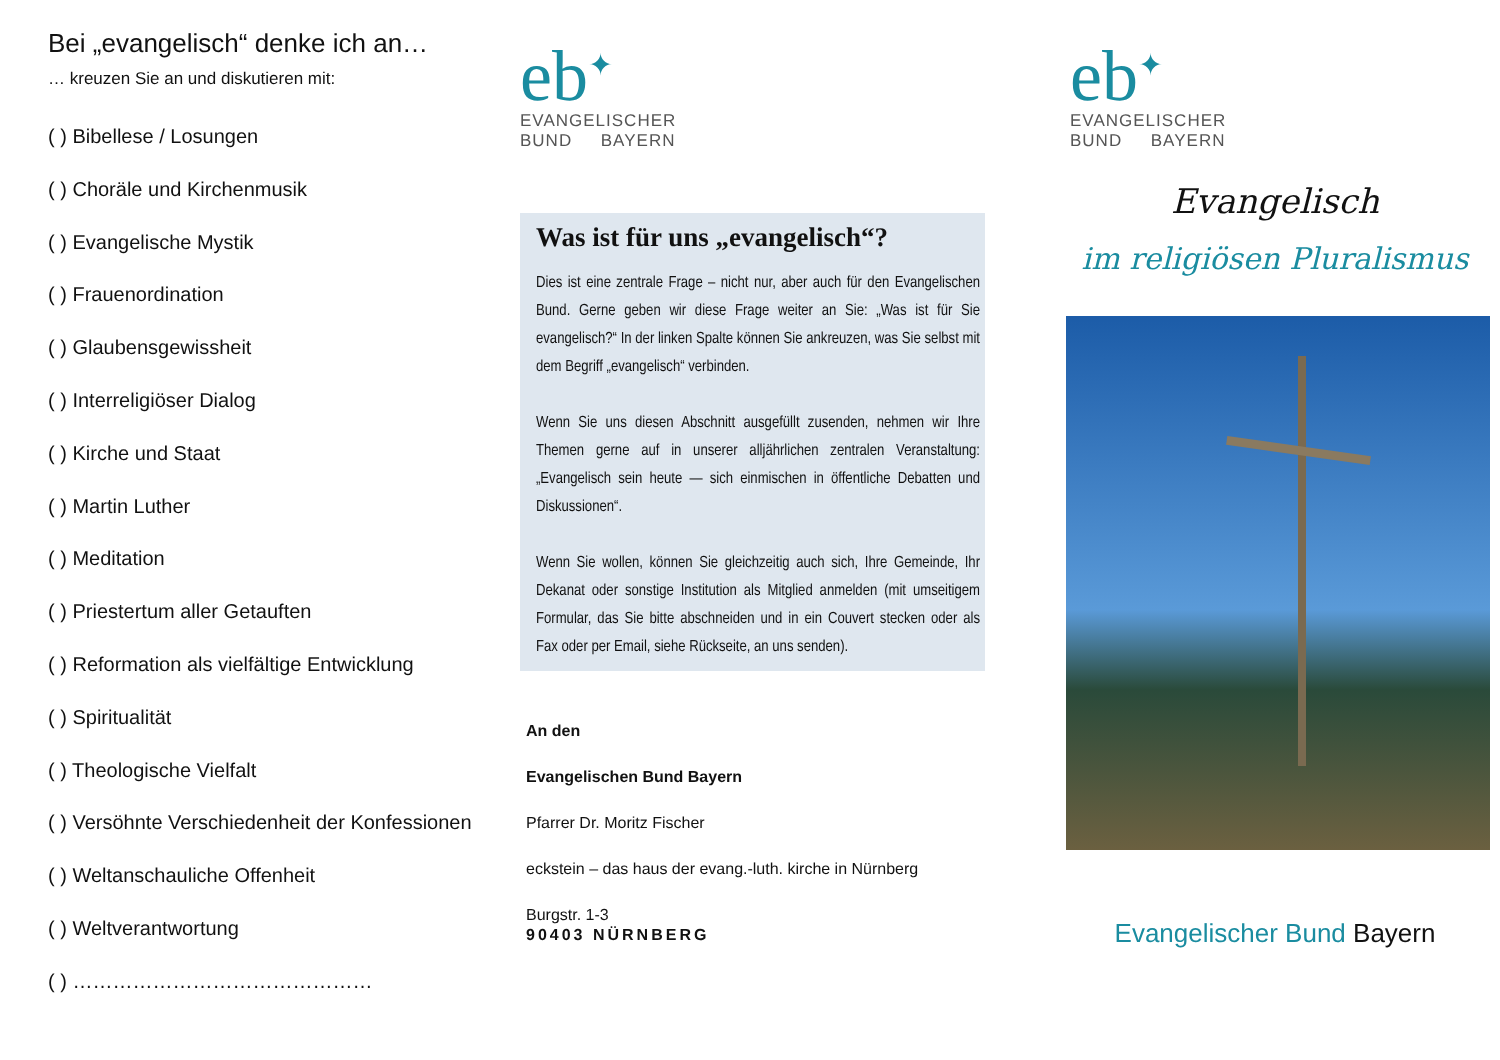Bei „evangelisch“ denke ich an…
… kreuzen Sie an und diskutieren mit:
( ) Bibellese / Losungen
( ) Choräle und Kirchenmusik
( ) Evangelische Mystik
( ) Frauenordination
( ) Glaubensgewissheit
( ) Interreligiöser Dialog
( ) Kirche und Staat
( ) Martin Luther
( ) Meditation
( ) Priestertum aller Getauften
( ) Reformation als vielfältige Entwicklung
( ) Spiritualität
( ) Theologische Vielfalt
( ) Versöhnte Verschiedenheit der Konfessionen
( ) Weltanschauliche Offenheit
( ) Weltverantwortung
( ) ………………………………………
eb<sup>✦</sup>
EVANGELISCHER
BUND BAYERN
Was ist für uns „evangelisch“?
Dies ist eine zentrale Frage – nicht nur, aber auch für den Evangelischen Bund. Gerne geben wir diese Frage weiter an Sie: „Was ist für Sie evangelisch?“ In der linken Spalte können Sie ankreuzen, was Sie selbst mit dem Begriff „evangelisch“ verbinden.
Wenn Sie uns diesen Abschnitt ausgefüllt zusenden, nehmen wir Ihre Themen gerne auf in unserer alljährlichen zentralen Veranstaltung: „Evangelisch sein heute — sich einmischen in öffentliche Debatten und Diskussionen“.
Wenn Sie wollen, können Sie gleichzeitig auch sich, Ihre Gemeinde, Ihr Dekanat oder sonstige Institution als Mitglied anmelden (mit umseitigem Formular, das Sie bitte abschneiden und in ein Couvert stecken oder als Fax oder per Email, siehe Rückseite, an uns senden).
An den
Evangelischen Bund Bayern
Pfarrer Dr. Moritz Fischer
eckstein – das haus der evang.-luth. kirche in Nürnberg
Burgstr. 1-3
90403 NÜRNBERG
eb<sup>✦</sup>
EVANGELISCHER
BUND BAYERN
Evangelisch
im religiösen Pluralismus
Evangelischer Bund Bayern